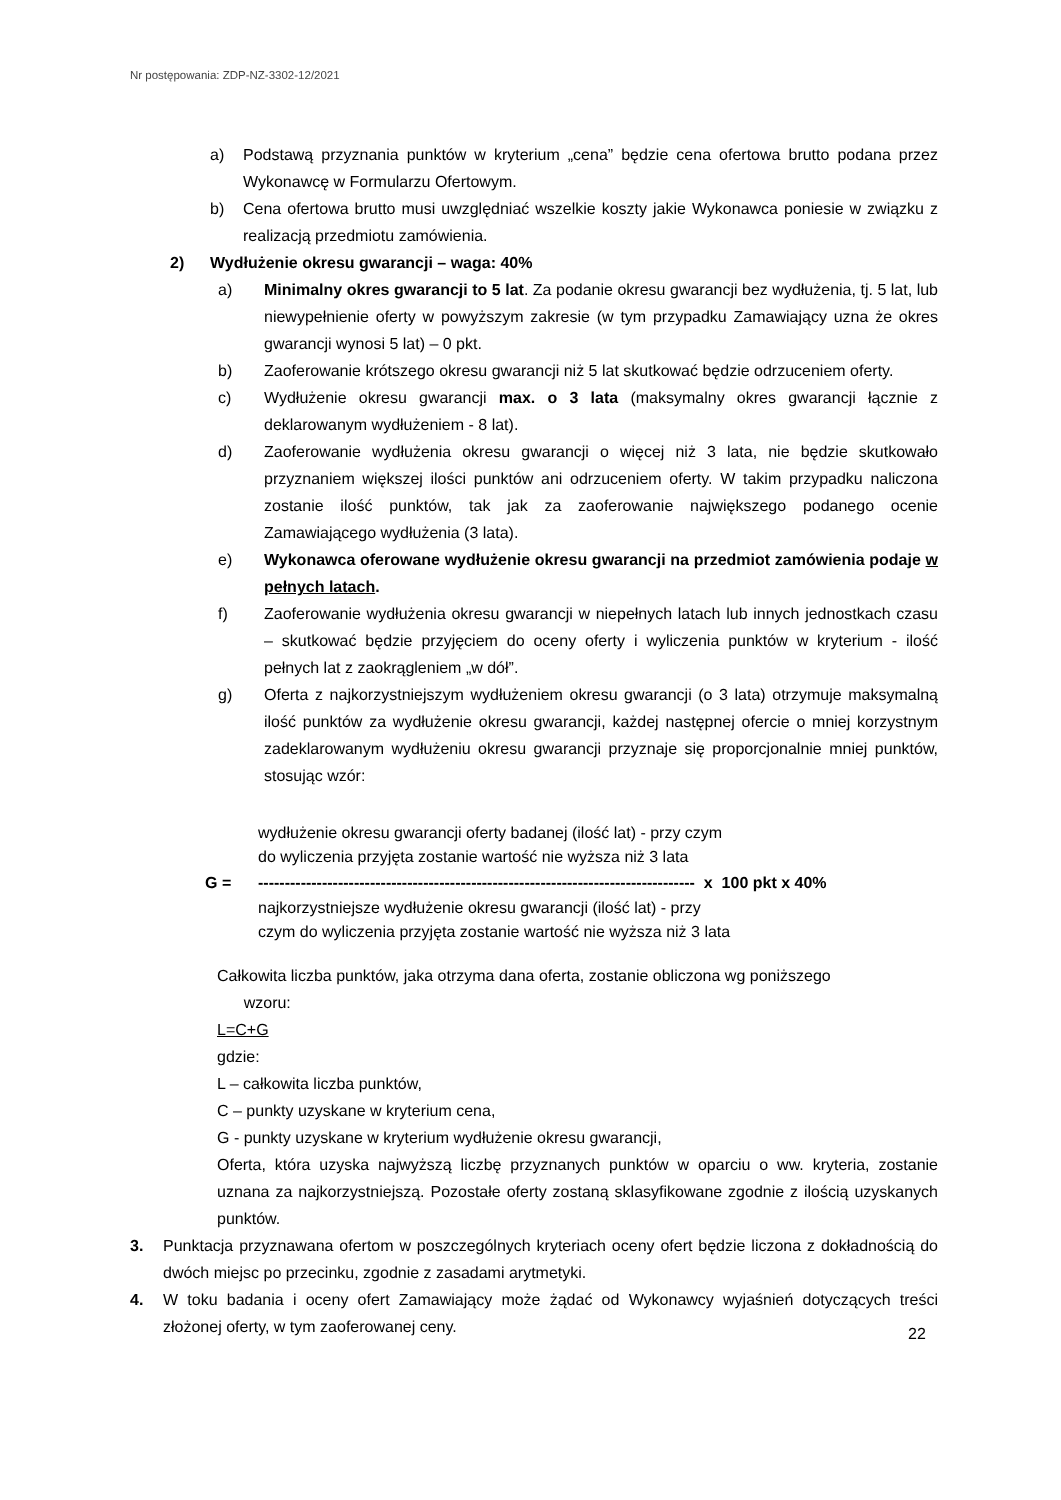Nr postępowania: ZDP-NZ-3302-12/2021
a) Podstawą przyznania punktów w kryterium „cena” będzie cena ofertowa brutto podana przez Wykonawcę w Formularzu Ofertowym.
b) Cena ofertowa brutto musi uwzględniać wszelkie koszty jakie Wykonawca poniesie w związku z realizacją przedmiotu zamówienia.
2) Wydłużenie okresu gwarancji – waga: 40%
a) Minimalny okres gwarancji to 5 lat. Za podanie okresu gwarancji bez wydłużenia, tj. 5 lat, lub niewypełnienie oferty w powyższym zakresie (w tym przypadku Zamawiający uzna że okres gwarancji wynosi 5 lat) – 0 pkt.
b) Zaoferowanie krótszego okresu gwarancji niż 5 lat skutkować będzie odrzuceniem oferty.
c) Wydłużenie okresu gwarancji max. o 3 lata (maksymalny okres gwarancji łącznie z deklarowanym wydłużeniem - 8 lat).
d) Zaoferowanie wydłużenia okresu gwarancji o więcej niż 3 lata, nie będzie skutkowało przyznaniem większej ilości punktów ani odrzuceniem oferty. W takim przypadku naliczona zostanie ilość punktów, tak jak za zaoferowanie największego podanego ocenie Zamawiającego wydłużenia (3 lata).
e) Wykonawca oferowane wydłużenie okresu gwarancji na przedmiot zamówienia podaje w pełnych latach.
f) Zaoferowanie wydłużenia okresu gwarancji w niepełnych latach lub innych jednostkach czasu – skutkować będzie przyjęciem do oceny oferty i wyliczenia punktów w kryterium - ilość pełnych lat z zaokrągleniem „w dół”.
g) Oferta z najkorzystniejszym wydłużeniem okresu gwarancji (o 3 lata) otrzymuje maksymalną ilość punktów za wydłużenie okresu gwarancji, każdej następnej ofercie o mniej korzystnym zadeklarowanym wydłużeniu okresu gwarancji przyznaje się proporcjonalnie mniej punktów, stosując wzór:
wydłużenie okresu gwarancji oferty badanej (ilość lat) - przy czym
do wyliczenia przyjęta zostanie wartość nie wyższa niż 3 lata
G = ---------------------------------------------------------------------------------- x 100 pkt x 40%
najkorzystniejsze wydłużenie okresu gwarancji (ilość lat) - przy
czym do wyliczenia przyjęta zostanie wartość nie wyższa niż 3 lata
Całkowita liczba punktów, jaka otrzyma dana oferta, zostanie obliczona wg poniższego
wzoru:
L=C+G
gdzie:
L – całkowita liczba punktów,
C – punkty uzyskane w kryterium cena,
G - punkty uzyskane w kryterium wydłużenie okresu gwarancji,
Oferta, która uzyska najwyższą liczbę przyznanych punktów w oparciu o ww. kryteria, zostanie uznana za najkorzystniejszą. Pozostałe oferty zostaną sklasyfikowane zgodnie z ilością uzyskanych punktów.
3. Punktacja przyznawana ofertom w poszczególnych kryteriach oceny ofert będzie liczona z dokładnością do dwóch miejsc po przecinku, zgodnie z zasadami arytmetyki.
4. W toku badania i oceny ofert Zamawiający może żądać od Wykonawcy wyjaśnień dotyczących treści złożonej oferty, w tym zaoferowanej ceny.
22